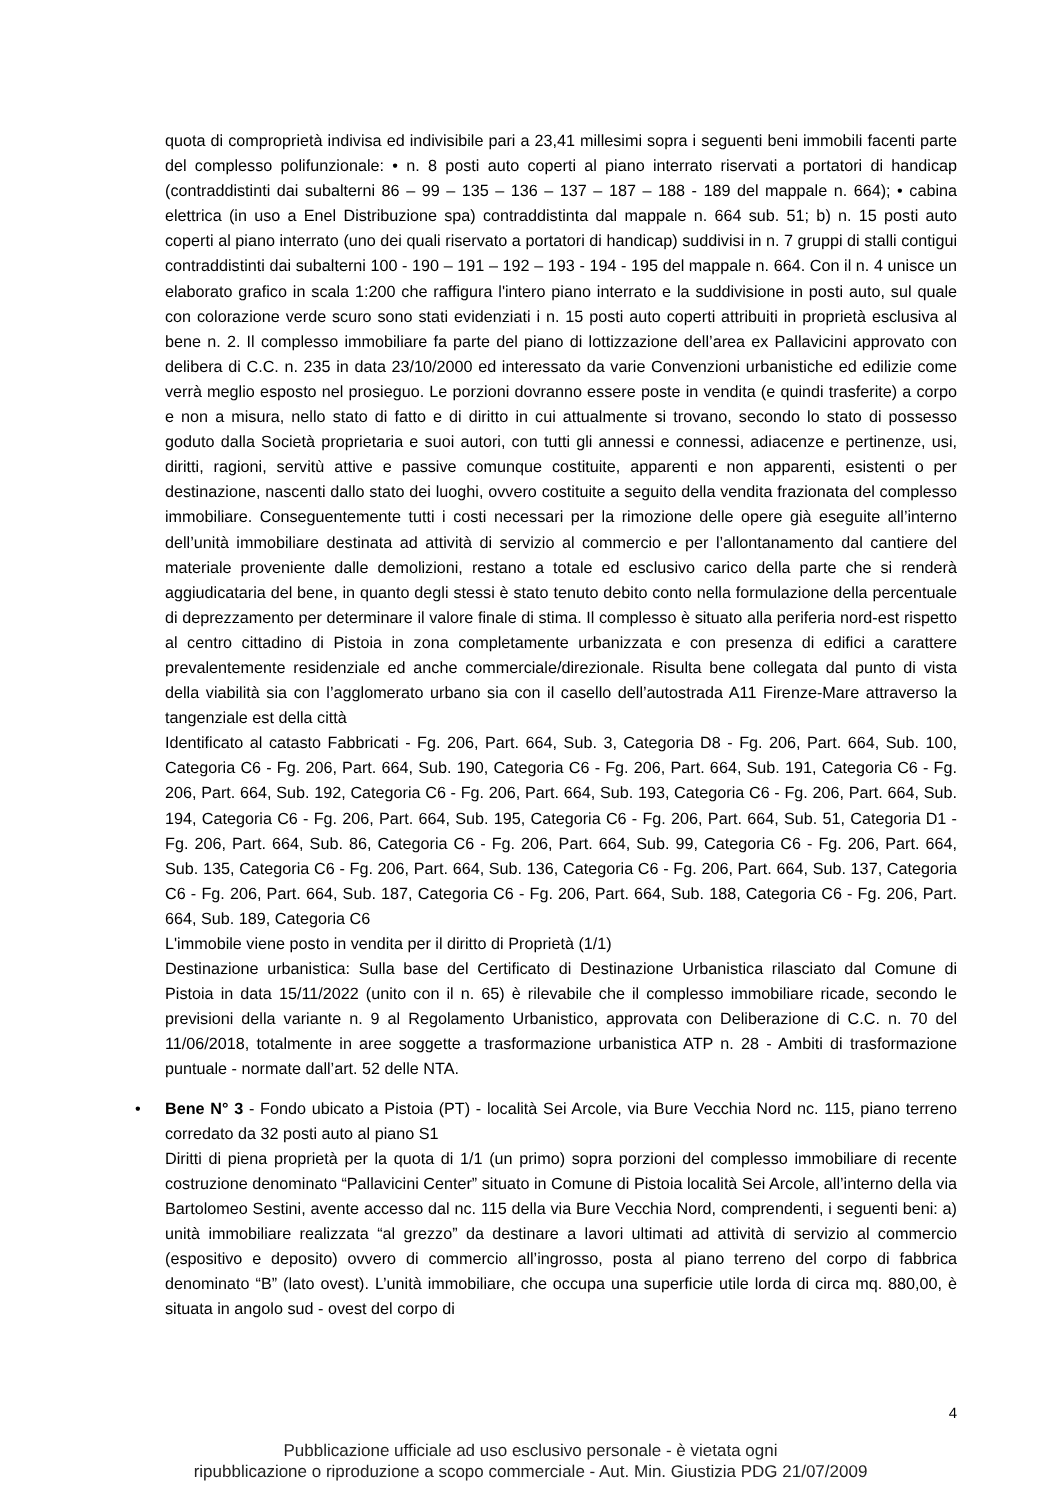quota di comproprietà indivisa ed indivisibile pari a 23,41 millesimi sopra i seguenti beni immobili facenti parte del complesso polifunzionale: • n. 8 posti auto coperti al piano interrato riservati a portatori di handicap (contraddistinti dai subalterni 86 – 99 – 135 – 136 – 137 – 187 – 188 - 189 del mappale n. 664); • cabina elettrica (in uso a Enel Distribuzione spa) contraddistinta dal mappale n. 664 sub. 51; b) n. 15 posti auto coperti al piano interrato (uno dei quali riservato a portatori di handicap) suddivisi in n. 7 gruppi di stalli contigui contraddistinti dai subalterni 100 - 190 – 191 – 192 – 193 - 194 - 195 del mappale n. 664. Con il n. 4 unisce un elaborato grafico in scala 1:200 che raffigura l'intero piano interrato e la suddivisione in posti auto, sul quale con colorazione verde scuro sono stati evidenziati i n. 15 posti auto coperti attribuiti in proprietà esclusiva al bene n. 2. Il complesso immobiliare fa parte del piano di lottizzazione dell’area ex Pallavicini approvato con delibera di C.C. n. 235 in data 23/10/2000 ed interessato da varie Convenzioni urbanistiche ed edilizie come verrà meglio esposto nel prosieguo. Le porzioni dovranno essere poste in vendita (e quindi trasferite) a corpo e non a misura, nello stato di fatto e di diritto in cui attualmente si trovano, secondo lo stato di possesso goduto dalla Società proprietaria e suoi autori, con tutti gli annessi e connessi, adiacenze e pertinenze, usi, diritti, ragioni, servitù attive e passive comunque costituite, apparenti e non apparenti, esistenti o per destinazione, nascenti dallo stato dei luoghi, ovvero costituite a seguito della vendita frazionata del complesso immobiliare. Conseguentemente tutti i costi necessari per la rimozione delle opere già eseguite all’interno dell’unità immobiliare destinata ad attività di servizio al commercio e per l’allontanamento dal cantiere del materiale proveniente dalle demolizioni, restano a totale ed esclusivo carico della parte che si renderà aggiudicataria del bene, in quanto degli stessi è stato tenuto debito conto nella formulazione della percentuale di deprezzamento per determinare il valore finale di stima. Il complesso è situato alla periferia nord-est rispetto al centro cittadino di Pistoia in zona completamente urbanizzata e con presenza di edifici a carattere prevalentemente residenziale ed anche commerciale/direzionale. Risulta bene collegata dal punto di vista della viabilità sia con l’agglomerato urbano sia con il casello dell’autostrada A11 Firenze-Mare attraverso la tangenziale est della città
Identificato al catasto Fabbricati - Fg. 206, Part. 664, Sub. 3, Categoria D8 - Fg. 206, Part. 664, Sub. 100, Categoria C6 - Fg. 206, Part. 664, Sub. 190, Categoria C6 - Fg. 206, Part. 664, Sub. 191, Categoria C6 - Fg. 206, Part. 664, Sub. 192, Categoria C6 - Fg. 206, Part. 664, Sub. 193, Categoria C6 - Fg. 206, Part. 664, Sub. 194, Categoria C6 - Fg. 206, Part. 664, Sub. 195, Categoria C6 - Fg. 206, Part. 664, Sub. 51, Categoria D1 - Fg. 206, Part. 664, Sub. 86, Categoria C6 - Fg. 206, Part. 664, Sub. 99, Categoria C6 - Fg. 206, Part. 664, Sub. 135, Categoria C6 - Fg. 206, Part. 664, Sub. 136, Categoria C6 - Fg. 206, Part. 664, Sub. 137, Categoria C6 - Fg. 206, Part. 664, Sub. 187, Categoria C6 - Fg. 206, Part. 664, Sub. 188, Categoria C6 - Fg. 206, Part. 664, Sub. 189, Categoria C6
L'immobile viene posto in vendita per il diritto di Proprietà (1/1)
Destinazione urbanistica: Sulla base del Certificato di Destinazione Urbanistica rilasciato dal Comune di Pistoia in data 15/11/2022 (unito con il n. 65) è rilevabile che il complesso immobiliare ricade, secondo le previsioni della variante n. 9 al Regolamento Urbanistico, approvata con Deliberazione di C.C. n. 70 del 11/06/2018, totalmente in aree soggette a trasformazione urbanistica ATP n. 28 - Ambiti di trasformazione puntuale - normate dall’art. 52 delle NTA.
•
Bene N° 3 - Fondo ubicato a Pistoia (PT) - località Sei Arcole, via Bure Vecchia Nord nc. 115, piano terreno corredato da 32 posti auto al piano S1
Diritti di piena proprietà per la quota di 1/1 (un primo) sopra porzioni del complesso immobiliare di recente costruzione denominato “Pallavicini Center” situato in Comune di Pistoia località Sei Arcole, all’interno della via Bartolomeo Sestini, avente accesso dal nc. 115 della via Bure Vecchia Nord, comprendenti, i seguenti beni: a) unità immobiliare realizzata “al grezzo” da destinare a lavori ultimati ad attività di servizio al commercio (espositivo e deposito) ovvero di commercio all’ingrosso, posta al piano terreno del corpo di fabbrica denominato “B” (lato ovest). L’unità immobiliare, che occupa una superficie utile lorda di circa mq. 880,00, è situata in angolo sud - ovest del corpo di
4
Pubblicazione ufficiale ad uso esclusivo personale - è vietata ogni
ripubblicazione o riproduzione a scopo commerciale - Aut. Min. Giustizia PDG 21/07/2009